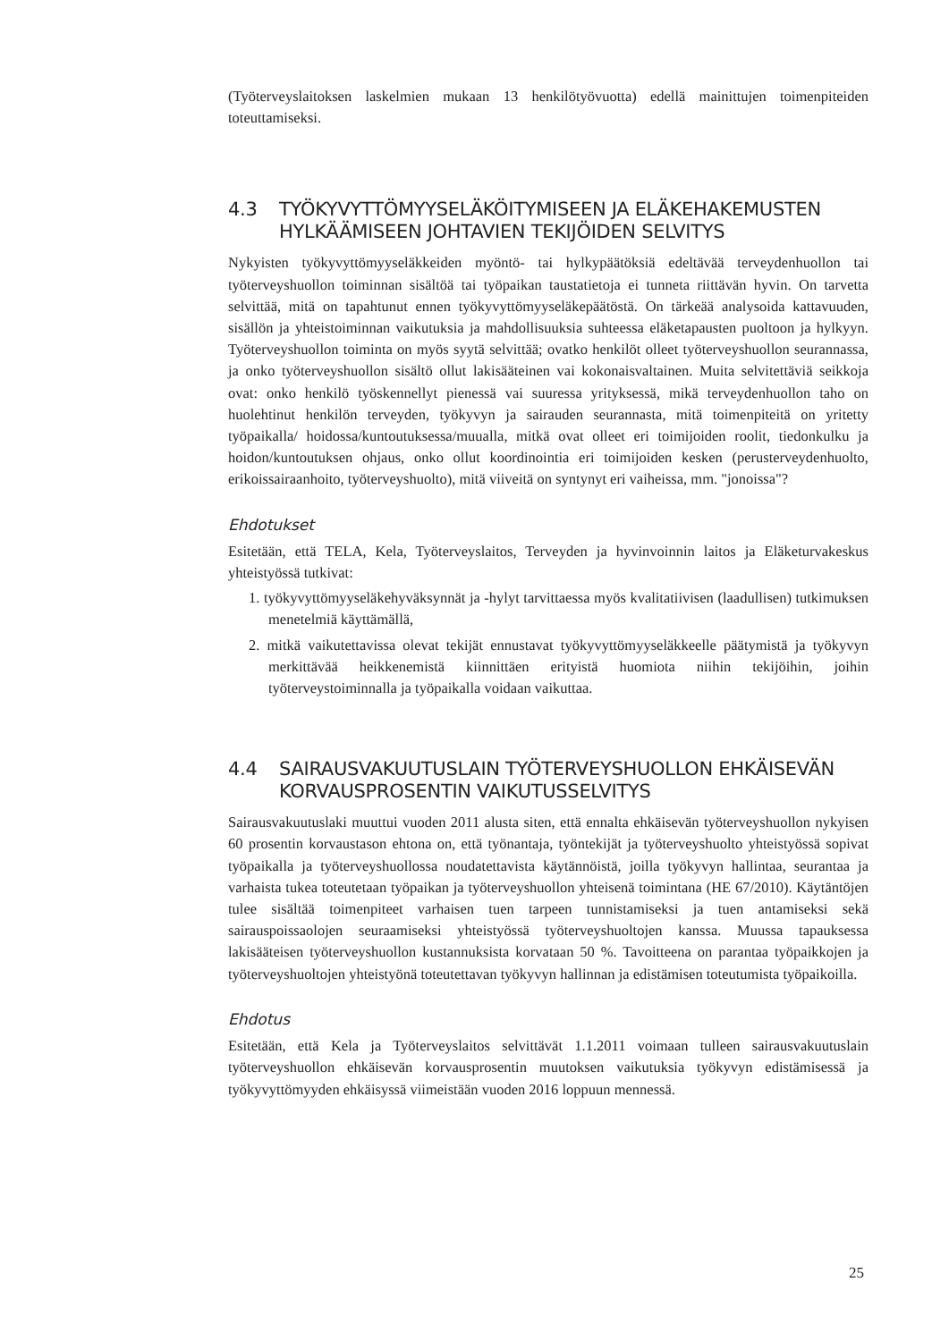(Työterveyslaitoksen laskelmien mukaan 13 henkilötyövuotta) edellä mainittujen toimenpiteiden toteuttamiseksi.
4.3 TYÖKYVYTTÖMYYSELÄKÖITYMISEEN JA ELÄKEHAKEMUSTEN HYLKÄÄMISEEN JOHTAVIEN TEKIJÖIDEN SELVITYS
Nykyisten työkyvyttömyyseläkkeiden myöntö- tai hylkypäätöksiä edeltävää terveydenhuollon tai työterveyshuollon toiminnan sisältöä tai työpaikan taustatietoja ei tunneta riittävän hyvin. On tarvetta selvittää, mitä on tapahtunut ennen työkyvyttömyyseläkepäätöstä. On tärkeää analysoida kattavuuden, sisällön ja yhteistoiminnan vaikutuksia ja mahdollisuuksia suhteessa eläketapausten puoltoon ja hylkyyn. Työterveyshuollon toiminta on myös syytä selvittää; ovatko henkilöt olleet työterveyshuollon seurannassa, ja onko työterveyshuollon sisältö ollut lakisääteinen vai kokonaisvaltainen. Muita selvitettäviä seikkoja ovat: onko henkilö työskennellyt pienessä vai suuressa yrityksessä, mikä terveydenhuollon taho on huolehtinut henkilön terveyden, työkyvyn ja sairauden seurannasta, mitä toimenpiteitä on yritetty työpaikalla/ hoidossa/kuntoutuksessa/muualla, mitkä ovat olleet eri toimijoiden roolit, tiedonkulku ja hoidon/kuntoutuksen ohjaus, onko ollut koordinointia eri toimijoiden kesken (perusterveydenhuolto, erikoissairaanhoito, työterveyshuolto), mitä viiveitä on syntynyt eri vaiheissa, mm. "jonoissa"?
Ehdotukset
Esitetään, että TELA, Kela, Työterveyslaitos, Terveyden ja hyvinvoinnin laitos ja Eläketurvakeskus yhteistyössä tutkivat:
1. työkyvyttömyyseläkehyväksynnät ja -hylyt tarvittaessa myös kvalitatiivisen (laadullisen) tutkimuksen menetelmiä käyttämällä,
2. mitkä vaikutettavissa olevat tekijät ennustavat työkyvyttömyyseläkkeelle päätymistä ja työkyvyn merkittävää heikkenemistä kiinnittäen erityistä huomiota niihin tekijöihin, joihin työterveystoiminnalla ja työpaikalla voidaan vaikuttaa.
4.4 SAIRAUSVAKUUTUSLAIN TYÖTERVEYSHUOLLON EHKÄISEVÄN KORVAUSPROSENTIN VAIKUTUSSELVITYS
Sairausvakuutuslaki muuttui vuoden 2011 alusta siten, että ennalta ehkäisevän työterveyshuollon nykyisen 60 prosentin korvaustason ehtona on, että työnantaja, työntekijät ja työterveyshuolto yhteistyössä sopivat työpaikalla ja työterveyshuollossa noudatettavista käytännöistä, joilla työkyvyn hallintaa, seurantaa ja varhaista tukea toteutetaan työpaikan ja työterveyshuollon yhteisenä toimintana (HE 67/2010). Käytäntöjen tulee sisältää toimenpiteet varhaisen tuen tarpeen tunnistamiseksi ja tuen antamiseksi sekä sairauspoissaolojen seuraamiseksi yhteistyössä työterveyshuoltojen kanssa. Muussa tapauksessa lakisääteisen työterveyshuollon kustannuksista korvataan 50 %. Tavoitteena on parantaa työpaikkojen ja työterveyshuoltojen yhteistyönä toteutettavan työkyvyn hallinnan ja edistämisen toteutumista työpaikoilla.
Ehdotus
Esitetään, että Kela ja Työterveyslaitos selvittävät 1.1.2011 voimaan tulleen sairausvakuutuslain työterveyshuollon ehkäisevän korvausprosentin muutoksen vaikutuksia työkyvyn edistämisessä ja työkyvyttömyyden ehkäisyssä viimeistään vuoden 2016 loppuun mennessä.
25